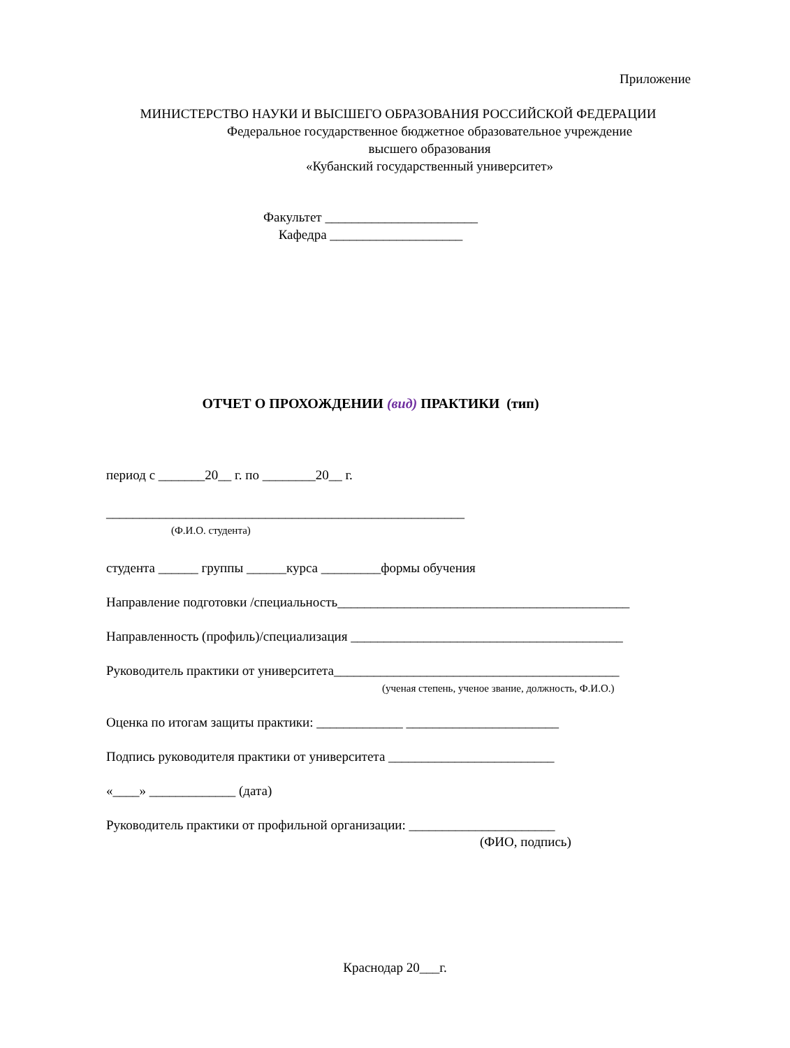Приложение
МИНИСТЕРСТВО НАУКИ И ВЫСШЕГО ОБРАЗОВАНИЯ РОССИЙСКОЙ ФЕДЕРАЦИИ
Федеральное государственное бюджетное образовательное учреждение
высшего образования
«Кубанский государственный университет»
Факультет _______________________
Кафедра ____________________
ОТЧЕТ О ПРОХОЖДЕНИИ (вид) ПРАКТИКИ (тип)
период с _______20__ г. по ________20__ г.
______________________________________________________
(Ф.И.О. студента)
студента ______ группы ______курса _________формы обучения
Направление подготовки /специальность____________________________________________
Направленность (профиль)/специализация _________________________________________
Руководитель практики от университета___________________________________________
(ученая степень, ученое звание, должность, Ф.И.О.)
Оценка по итогам защиты практики: _____________ _______________________
Подпись руководителя практики от университета _________________________
«____» _____________ (дата)
Руководитель практики от профильной организации: ______________________
(ФИО, подпись)
Краснодар 20___г.